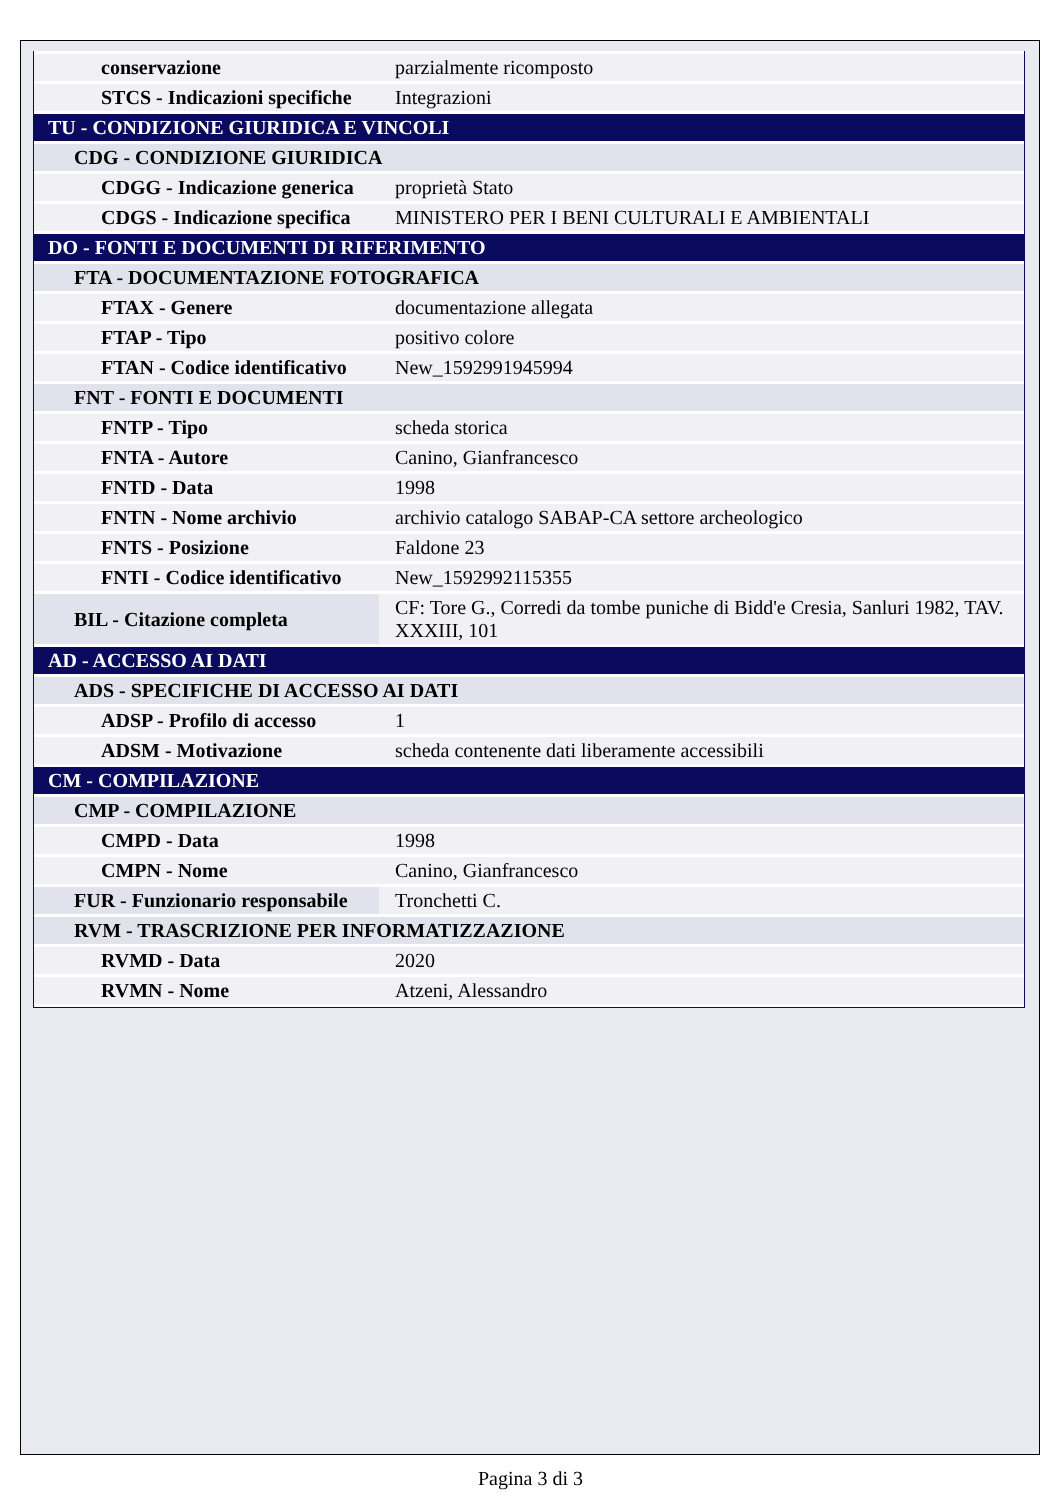| conservazione | parzialmente ricomposto |
| STCS - Indicazioni specifiche | Integrazioni |
| TU - CONDIZIONE GIURIDICA E VINCOLI | |
| CDG - CONDIZIONE GIURIDICA | |
| CDGG - Indicazione generica | proprietà Stato |
| CDGS - Indicazione specifica | MINISTERO PER I BENI CULTURALI E AMBIENTALI |
| DO - FONTI E DOCUMENTI DI RIFERIMENTO | |
| FTA - DOCUMENTAZIONE FOTOGRAFICA | |
| FTAX - Genere | documentazione allegata |
| FTAP - Tipo | positivo colore |
| FTAN - Codice identificativo | New_1592991945994 |
| FNT - FONTI E DOCUMENTI | |
| FNTP - Tipo | scheda storica |
| FNTA - Autore | Canino, Gianfrancesco |
| FNTD - Data | 1998 |
| FNTN - Nome archivio | archivio catalogo SABAP-CA settore archeologico |
| FNTS - Posizione | Faldone 23 |
| FNTI - Codice identificativo | New_1592992115355 |
| BIL - Citazione completa | CF: Tore G., Corredi da tombe puniche di Bidd'e Cresia, Sanluri 1982, TAV. XXXIII, 101 |
| AD - ACCESSO AI DATI | |
| ADS - SPECIFICHE DI ACCESSO AI DATI | |
| ADSP - Profilo di accesso | 1 |
| ADSM - Motivazione | scheda contenente dati liberamente accessibili |
| CM - COMPILAZIONE | |
| CMP - COMPILAZIONE | |
| CMPD - Data | 1998 |
| CMPN - Nome | Canino, Gianfrancesco |
| FUR - Funzionario responsabile | Tronchetti C. |
| RVM - TRASCRIZIONE PER INFORMATIZZAZIONE | |
| RVMD - Data | 2020 |
| RVMN - Nome | Atzeni, Alessandro |
Pagina 3 di 3